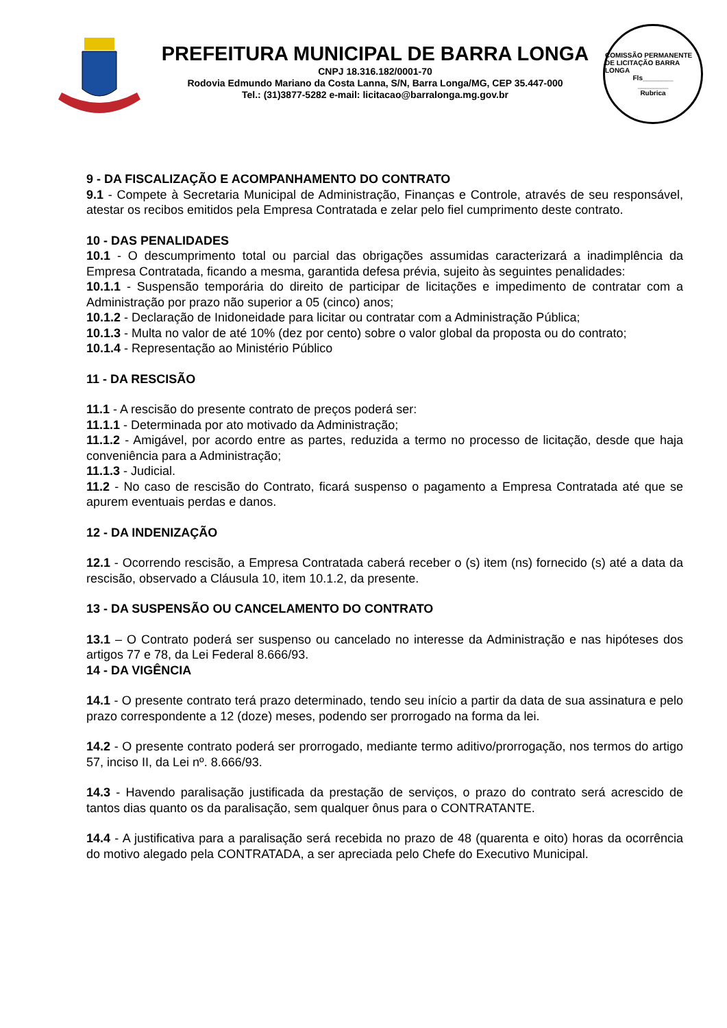PREFEITURA MUNICIPAL DE BARRA LONGA
CNPJ 18.316.182/0001-70
Rodovia Edmundo Mariano da Costa Lanna, S/N, Barra Longa/MG, CEP 35.447-000
Tel.: (31)3877-5282 e-mail: licitacao@barralonga.mg.gov.br
COMISSÃO PERMANENTE DE LICITAÇÃO BARRA LONGA
Fls________
________
Rubrica
9 - DA FISCALIZAÇÃO E ACOMPANHAMENTO DO CONTRATO
9.1 - Compete à Secretaria Municipal de Administração, Finanças e Controle, através de seu responsável, atestar os recibos emitidos pela Empresa Contratada e zelar pelo fiel cumprimento deste contrato.
10 - DAS PENALIDADES
10.1 - O descumprimento total ou parcial das obrigações assumidas caracterizará a inadimplência da Empresa Contratada, ficando a mesma, garantida defesa prévia, sujeito às seguintes penalidades:
10.1.1 - Suspensão temporária do direito de participar de licitações e impedimento de contratar com a Administração por prazo não superior a 05 (cinco) anos;
10.1.2 - Declaração de Inidoneidade para licitar ou contratar com a Administração Pública;
10.1.3 - Multa no valor de até 10% (dez por cento) sobre o valor global da proposta ou do contrato;
10.1.4 - Representação ao Ministério Público
11 - DA RESCISÃO
11.1 - A rescisão do presente contrato de preços poderá ser:
11.1.1 - Determinada por ato motivado da Administração;
11.1.2 - Amigável, por acordo entre as partes, reduzida a termo no processo de licitação, desde que haja conveniência para a Administração;
11.1.3 - Judicial.
11.2 - No caso de rescisão do Contrato, ficará suspenso o pagamento a Empresa Contratada até que se apurem eventuais perdas e danos.
12 - DA INDENIZAÇÃO
12.1 - Ocorrendo rescisão, a Empresa Contratada caberá receber o (s) item (ns) fornecido (s) até a data da rescisão, observado a Cláusula 10, item 10.1.2, da presente.
13 - DA SUSPENSÃO OU CANCELAMENTO DO CONTRATO
13.1 – O Contrato poderá ser suspenso ou cancelado no interesse da Administração e nas hipóteses dos artigos 77 e 78, da Lei Federal 8.666/93.
14 - DA VIGÊNCIA
14.1 - O presente contrato terá prazo determinado, tendo seu início a partir da data de sua assinatura e pelo prazo correspondente a 12 (doze) meses, podendo ser prorrogado na forma da lei.
14.2 - O presente contrato poderá ser prorrogado, mediante termo aditivo/prorrogação, nos termos do artigo 57, inciso II, da Lei nº. 8.666/93.
14.3 - Havendo paralisação justificada da prestação de serviços, o prazo do contrato será acrescido de tantos dias quanto os da paralisação, sem qualquer ônus para o CONTRATANTE.
14.4 - A justificativa para a paralisação será recebida no prazo de 48 (quarenta e oito) horas da ocorrência do motivo alegado pela CONTRATADA, a ser apreciada pelo Chefe do Executivo Municipal.